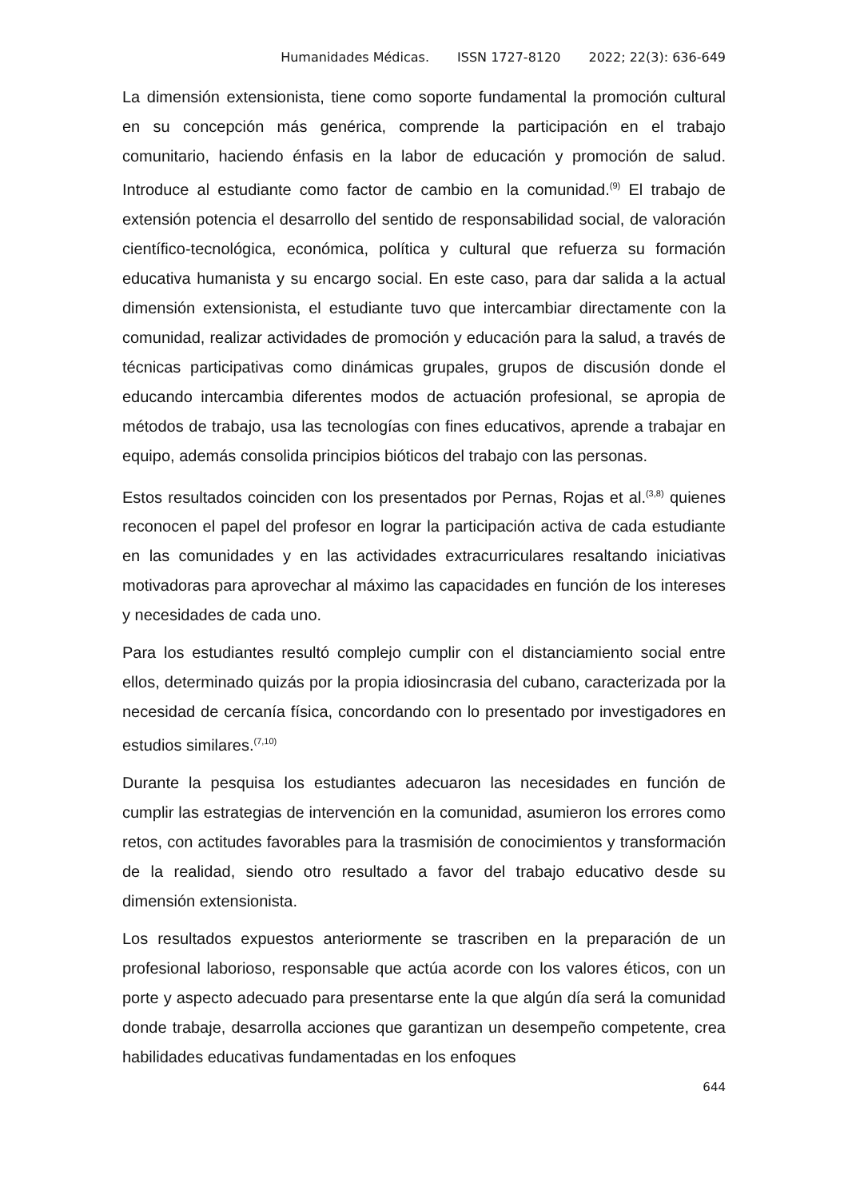Humanidades Médicas. ISSN 1727-8120 2022; 22(3): 636-649
La dimensión extensionista, tiene como soporte fundamental la promoción cultural en su concepción más genérica, comprende la participación en el trabajo comunitario, haciendo énfasis en la labor de educación y promoción de salud. Introduce al estudiante como factor de cambio en la comunidad.<sup>(9)</sup> El trabajo de extensión potencia el desarrollo del sentido de responsabilidad social, de valoración científico-tecnológica, económica, política y cultural que refuerza su formación educativa humanista y su encargo social. En este caso, para dar salida a la actual dimensión extensionista, el estudiante tuvo que intercambiar directamente con la comunidad, realizar actividades de promoción y educación para la salud, a través de técnicas participativas como dinámicas grupales, grupos de discusión donde el educando intercambia diferentes modos de actuación profesional, se apropia de métodos de trabajo, usa las tecnologías con fines educativos, aprende a trabajar en equipo, además consolida principios bióticos del trabajo con las personas.
Estos resultados coinciden con los presentados por Pernas, Rojas et al.<sup>(3,8)</sup> quienes reconocen el papel del profesor en lograr la participación activa de cada estudiante en las comunidades y en las actividades extracurriculares resaltando iniciativas motivadoras para aprovechar al máximo las capacidades en función de los intereses y necesidades de cada uno.
Para los estudiantes resultó complejo cumplir con el distanciamiento social entre ellos, determinado quizás por la propia idiosincrasia del cubano, caracterizada por la necesidad de cercanía física, concordando con lo presentado por investigadores en estudios similares.<sup>(7,10)</sup>
Durante la pesquisa los estudiantes adecuaron las necesidades en función de cumplir las estrategias de intervención en la comunidad, asumieron los errores como retos, con actitudes favorables para la trasmisión de conocimientos y transformación de la realidad, siendo otro resultado a favor del trabajo educativo desde su dimensión extensionista.
Los resultados expuestos anteriormente se trascriben en la preparación de un profesional laborioso, responsable que actúa acorde con los valores éticos, con un porte y aspecto adecuado para presentarse ente la que algún día será la comunidad donde trabaje, desarrolla acciones que garantizan un desempeño competente, crea habilidades educativas fundamentadas en los enfoques
644